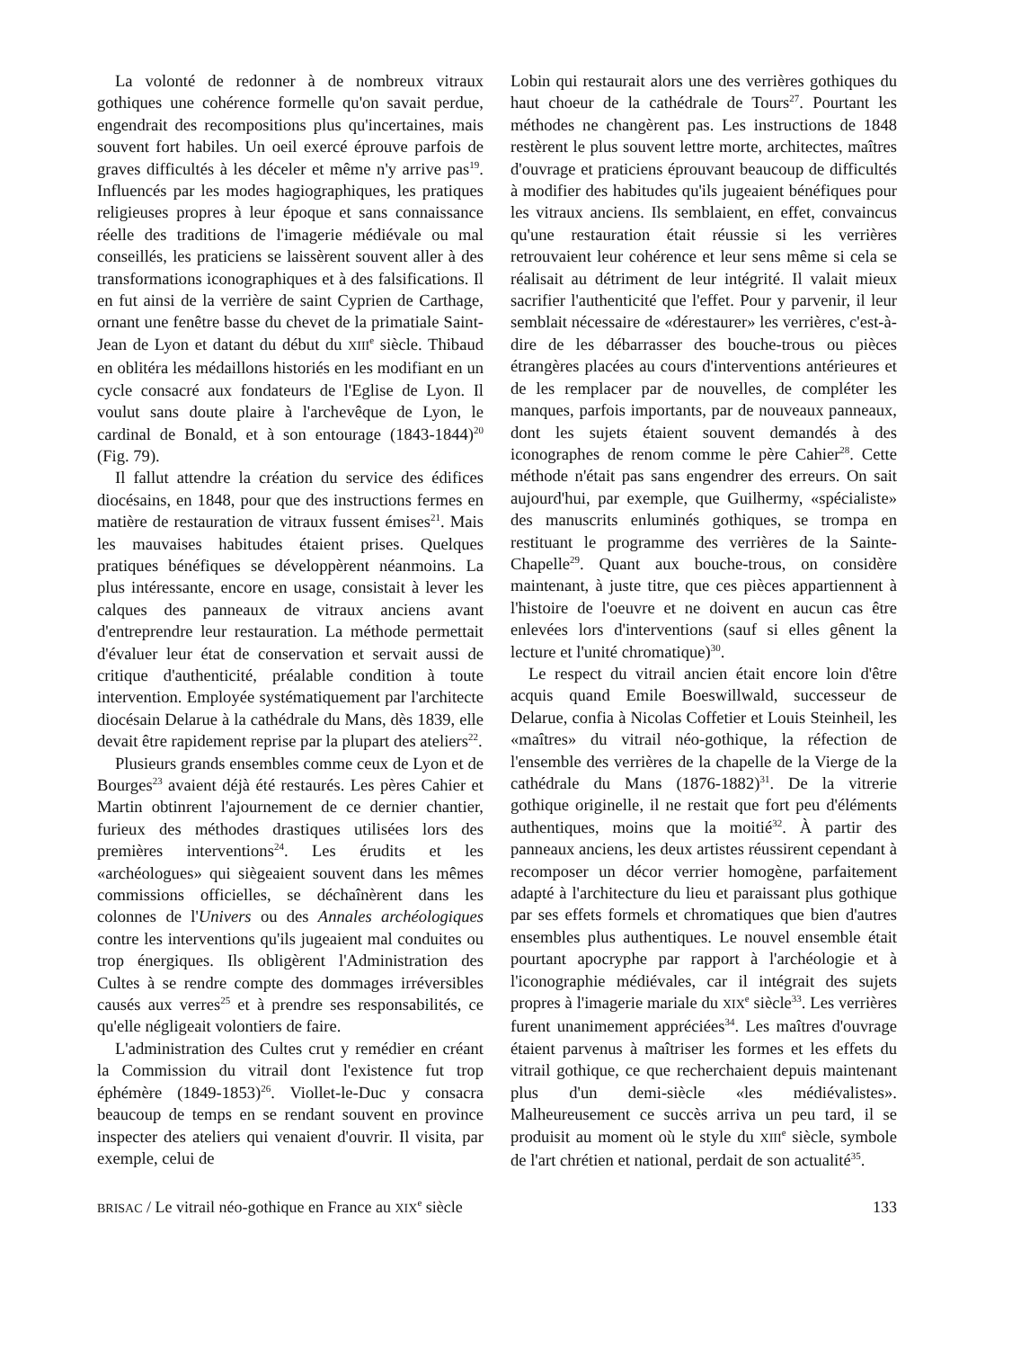La volonté de redonner à de nombreux vitraux gothiques une cohérence formelle qu'on savait perdue, engendrait des recompositions plus qu'incertaines, mais souvent fort habiles. Un oeil exercé éprouve parfois de graves difficultés à les déceler et même n'y arrive pas<sup>19</sup>. Influencés par les modes hagiographiques, les pratiques religieuses propres à leur époque et sans connaissance réelle des traditions de l'imagerie médiévale ou mal conseillés, les praticiens se laissèrent souvent aller à des transformations iconographiques et à des falsifications. Il en fut ainsi de la verrière de saint Cyprien de Carthage, ornant une fenêtre basse du chevet de la primatiale Saint-Jean de Lyon et datant du début du XIII<sup>e</sup> siècle. Thibaud en oblitéra les médaillons historiés en les modifiant en un cycle consacré aux fondateurs de l'Eglise de Lyon. Il voulut sans doute plaire à l'archevêque de Lyon, le cardinal de Bonald, et à son entourage (1843-1844)<sup>20</sup> (Fig. 79).
Il fallut attendre la création du service des édifices diocésains, en 1848, pour que des instructions fermes en matière de restauration de vitraux fussent émises<sup>21</sup>. Mais les mauvaises habitudes étaient prises. Quelques pratiques bénéfiques se développèrent néanmoins. La plus intéressante, encore en usage, consistait à lever les calques des panneaux de vitraux anciens avant d'entreprendre leur restauration. La méthode permettait d'évaluer leur état de conservation et servait aussi de critique d'authenticité, préalable condition à toute intervention. Employée systématiquement par l'architecte diocésain Delarue à la cathédrale du Mans, dès 1839, elle devait être rapidement reprise par la plupart des ateliers<sup>22</sup>.
Plusieurs grands ensembles comme ceux de Lyon et de Bourges<sup>23</sup> avaient déjà été restaurés. Les pères Cahier et Martin obtinrent l'ajournement de ce dernier chantier, furieux des méthodes drastiques utilisées lors des premières interventions<sup>24</sup>. Les érudits et les «archéologues» qui siègeaient souvent dans les mêmes commissions officielles, se déchaînèrent dans les colonnes de l'Univers ou des Annales archéologiques contre les interventions qu'ils jugeaient mal conduites ou trop énergiques. Ils obligèrent l'Administration des Cultes à se rendre compte des dommages irréversibles causés aux verres<sup>25</sup> et à prendre ses responsabilités, ce qu'elle négligeait volontiers de faire.
L'administration des Cultes crut y remédier en créant la Commission du vitrail dont l'existence fut trop éphémère (1849-1853)<sup>26</sup>. Viollet-le-Duc y consacra beaucoup de temps en se rendant souvent en province inspecter des ateliers qui venaient d'ouvrir. Il visita, par exemple, celui de
Lobin qui restaurait alors une des verrières gothiques du haut choeur de la cathédrale de Tours<sup>27</sup>. Pourtant les méthodes ne changèrent pas. Les instructions de 1848 restèrent le plus souvent lettre morte, architectes, maîtres d'ouvrage et praticiens éprouvant beaucoup de difficultés à modifier des habitudes qu'ils jugeaient bénéfiques pour les vitraux anciens. Ils semblaient, en effet, convaincus qu'une restauration était réussie si les verrières retrouvaient leur cohérence et leur sens même si cela se réalisait au détriment de leur intégrité. Il valait mieux sacrifier l'authenticité que l'effet. Pour y parvenir, il leur semblait nécessaire de «dérestaurer» les verrières, c'est-à-dire de les débarrasser des bouche-trous ou pièces étrangères placées au cours d'interventions antérieures et de les remplacer par de nouvelles, de compléter les manques, parfois importants, par de nouveaux panneaux, dont les sujets étaient souvent demandés à des iconographes de renom comme le père Cahier<sup>28</sup>. Cette méthode n'était pas sans engendrer des erreurs. On sait aujourd'hui, par exemple, que Guilhermy, «spécialiste» des manuscrits enluminés gothiques, se trompa en restituant le programme des verrières de la Sainte-Chapelle<sup>29</sup>. Quant aux bouche-trous, on considère maintenant, à juste titre, que ces pièces appartiennent à l'histoire de l'oeuvre et ne doivent en aucun cas être enlevées lors d'interventions (sauf si elles gênent la lecture et l'unité chromatique)<sup>30</sup>.
Le respect du vitrail ancien était encore loin d'être acquis quand Emile Boeswillwald, successeur de Delarue, confia à Nicolas Coffetier et Louis Steinheil, les «maîtres» du vitrail néo-gothique, la réfection de l'ensemble des verrières de la chapelle de la Vierge de la cathédrale du Mans (1876-1882)<sup>31</sup>. De la vitrerie gothique originelle, il ne restait que fort peu d'éléments authentiques, moins que la moitié<sup>32</sup>. À partir des panneaux anciens, les deux artistes réussirent cependant à recomposer un décor verrier homogène, parfaitement adapté à l'architecture du lieu et paraissant plus gothique par ses effets formels et chromatiques que bien d'autres ensembles plus authentiques. Le nouvel ensemble était pourtant apocryphe par rapport à l'archéologie et à l'iconographie médiévales, car il intégrait des sujets propres à l'imagerie mariale du XIX<sup>e</sup> siècle<sup>33</sup>. Les verrières furent unanimement appréciées<sup>34</sup>. Les maîtres d'ouvrage étaient parvenus à maîtriser les formes et les effets du vitrail gothique, ce que recherchaient depuis maintenant plus d'un demi-siècle «les médiévalistes». Malheureusement ce succès arriva un peu tard, il se produisit au moment où le style du XIII<sup>e</sup> siècle, symbole de l'art chrétien et national, perdait de son actualité<sup>35</sup>.
BRISAC / Le vitrail néo-gothique en France au XIX<sup>e</sup> siècle 133